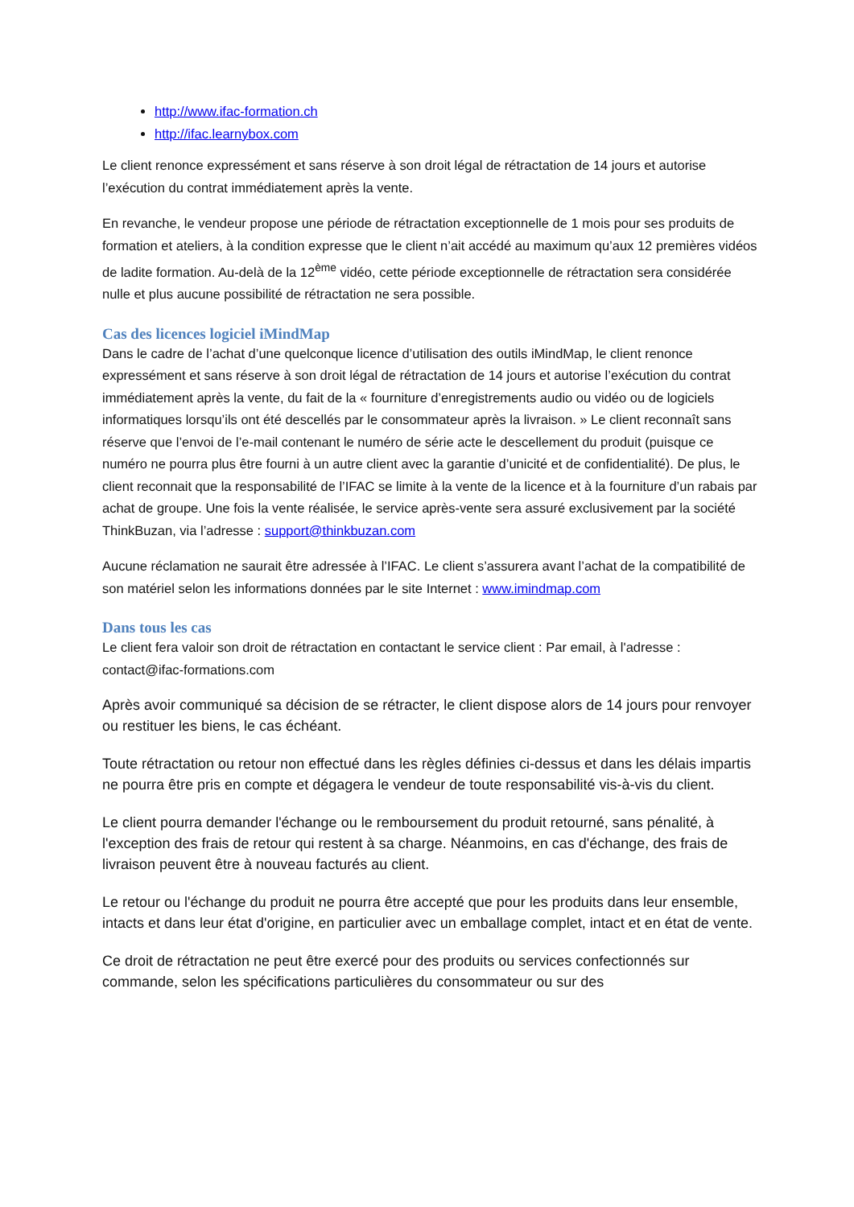http://www.ifac-formation.ch
http://ifac.learnybox.com
Le client renonce expressément et sans réserve à son droit légal de rétractation de 14 jours et autorise l’exécution du contrat immédiatement après la vente.
En revanche, le vendeur propose une période de rétractation exceptionnelle de 1 mois pour ses produits de formation et ateliers, à la condition expresse que le client n’ait accédé au maximum qu’aux 12 premières vidéos de ladite formation. Au-delà de la 12<sup>ème</sup> vidéo, cette période exceptionnelle de rétractation sera considérée nulle et plus aucune possibilité de rétractation ne sera possible.
Cas des licences logiciel iMindMap
Dans le cadre de l’achat d’une quelconque licence d’utilisation des outils iMindMap, le client renonce expressément et sans réserve à son droit légal de rétractation de 14 jours et autorise l’exécution du contrat immédiatement après la vente, du fait de la « fourniture d’enregistrements audio ou vidéo ou de logiciels informatiques lorsqu’ils ont été descellés par le consommateur après la livraison. » Le client reconnaît sans réserve que l’envoi de l’e-mail contenant le numéro de série acte le descellement du produit (puisque ce numéro ne pourra plus être fourni à un autre client avec la garantie d’unicité et de confidentialité). De plus, le client reconnait que la responsabilité de l’IFAC se limite à la vente de la licence et à la fourniture d’un rabais par achat de groupe. Une fois la vente réalisée, le service après-vente sera assuré exclusivement par la société ThinkBuzan, via l’adresse : support@thinkbuzan.com
Aucune réclamation ne saurait être adressée à l’IFAC. Le client s’assurera avant l’achat de la compatibilité de son matériel selon les informations données par le site Internet : www.imindmap.com
Dans tous les cas
Le client fera valoir son droit de rétractation en contactant le service client : Par email, à l'adresse : contact@ifac-formations.com
Après avoir communiqué sa décision de se rétracter, le client dispose alors de 14 jours pour renvoyer ou restituer les biens, le cas échéant.
Toute rétractation ou retour non effectué dans les règles définies ci-dessus et dans les délais impartis ne pourra être pris en compte et dégagera le vendeur de toute responsabilité vis-à-vis du client.
Le client pourra demander l'échange ou le remboursement du produit retourné, sans pénalité, à l'exception des frais de retour qui restent à sa charge. Néanmoins, en cas d'échange, des frais de livraison peuvent être à nouveau facturés au client.
Le retour ou l'échange du produit ne pourra être accepté que pour les produits dans leur ensemble, intacts et dans leur état d'origine, en particulier avec un emballage complet, intact et en état de vente.
Ce droit de rétractation ne peut être exercé pour des produits ou services confectionnés sur commande, selon les spécifications particulières du consommateur ou sur des